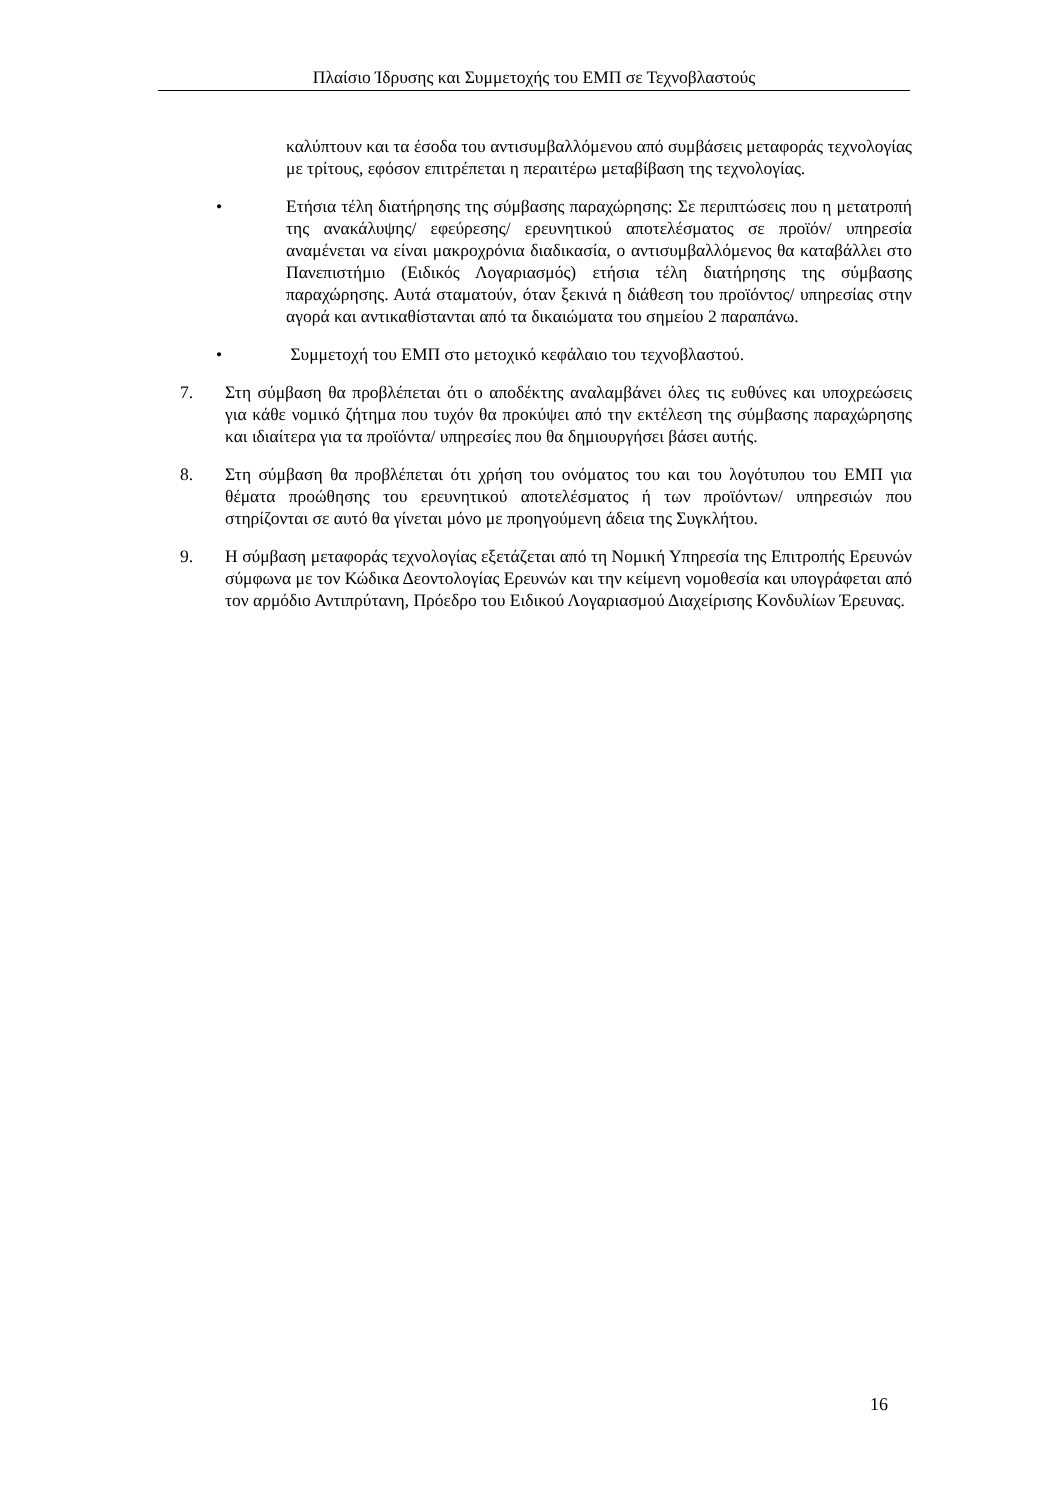Πλαίσιο Ίδρυσης και Συμμετοχής του ΕΜΠ σε Τεχνοβλαστούς
καλύπτουν και τα έσοδα του αντισυμβαλλόμενου από συμβάσεις μεταφοράς τεχνολογίας με τρίτους, εφόσον επιτρέπεται η περαιτέρω μεταβίβαση της τεχνολογίας.
• Ετήσια τέλη διατήρησης της σύμβασης παραχώρησης: Σε περιπτώσεις που η μετατροπή της ανακάλυψης/ εφεύρεσης/ ερευνητικού αποτελέσματος σε προϊόν/ υπηρεσία αναμένεται να είναι μακροχρόνια διαδικασία, ο αντισυμβαλλόμενος θα καταβάλλει στο Πανεπιστήμιο (Ειδικός Λογαριασμός) ετήσια τέλη διατήρησης της σύμβασης παραχώρησης. Αυτά σταματούν, όταν ξεκινά η διάθεση του προϊόντος/ υπηρεσίας στην αγορά και αντικαθίστανται από τα δικαιώματα του σημείου 2 παραπάνω.
• Συμμετοχή του ΕΜΠ στο μετοχικό κεφάλαιο του τεχνοβλαστού.
7. Στη σύμβαση θα προβλέπεται ότι ο αποδέκτης αναλαμβάνει όλες τις ευθύνες και υποχρεώσεις για κάθε νομικό ζήτημα που τυχόν θα προκύψει από την εκτέλεση της σύμβασης παραχώρησης και ιδιαίτερα για τα προϊόντα/ υπηρεσίες που θα δημιουργήσει βάσει αυτής.
8. Στη σύμβαση θα προβλέπεται ότι χρήση του ονόματος του και του λογότυπου του ΕΜΠ για θέματα προώθησης του ερευνητικού αποτελέσματος ή των προϊόντων/ υπηρεσιών που στηρίζονται σε αυτό θα γίνεται μόνο με προηγούμενη άδεια της Συγκλήτου.
9. Η σύμβαση μεταφοράς τεχνολογίας εξετάζεται από τη Νομική Υπηρεσία της Επιτροπής Ερευνών σύμφωνα με τον Κώδικα Δεοντολογίας Ερευνών και την κείμενη νομοθεσία και υπογράφεται από τον αρμόδιο Αντιπρύτανη, Πρόεδρο του Ειδικού Λογαριασμού Διαχείρισης Κονδυλίων Έρευνας.
16